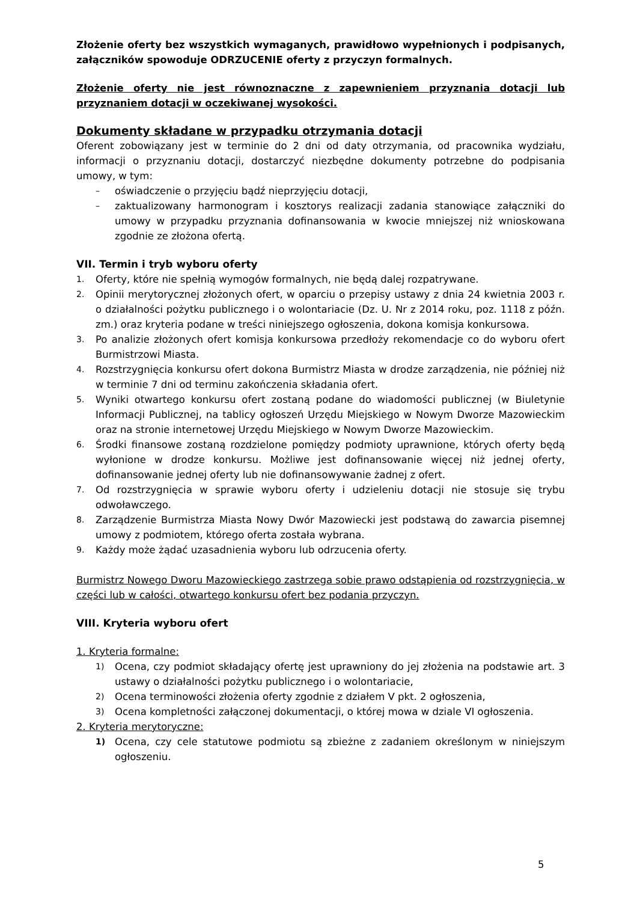Złożenie oferty bez wszystkich wymaganych, prawidłowo wypełnionych i podpisanych, załączników spowoduje ODRZUCENIE oferty z przyczyn formalnych.
Złożenie oferty nie jest równoznaczne z zapewnieniem przyznania dotacji lub przyznaniem dotacji w oczekiwanej wysokości.
Dokumenty składane w przypadku otrzymania dotacji
Oferent zobowiązany jest w terminie do 2 dni od daty otrzymania, od pracownika wydziału, informacji o przyznaniu dotacji, dostarczyć niezbędne dokumenty potrzebne do podpisania umowy, w tym:
– oświadczenie o przyjęciu bądź nieprzyjęciu dotacji,
– zaktualizowany harmonogram i kosztorys realizacji zadania stanowiące załączniki do umowy w przypadku przyznania dofinansowania w kwocie mniejszej niż wnioskowana zgodnie ze złożona ofertą.
VII. Termin i tryb wyboru oferty
1. Oferty, które nie spełnią wymogów formalnych, nie będą dalej rozpatrywane.
2. Opinii merytorycznej złożonych ofert, w oparciu o przepisy ustawy z dnia 24 kwietnia 2003 r. o działalności pożytku publicznego i o wolontariacie (Dz. U. Nr z 2014 roku, poz. 1118 z późn. zm.) oraz kryteria podane w treści niniejszego ogłoszenia, dokona komisja konkursowa.
3. Po analizie złożonych ofert komisja konkursowa przedłoży rekomendacje co do wyboru ofert Burmistrzowi Miasta.
4. Rozstrzygnięcia konkursu ofert dokona Burmistrz Miasta w drodze zarządzenia, nie później niż w terminie 7 dni od terminu zakończenia składania ofert.
5. Wyniki otwartego konkursu ofert zostaną podane do wiadomości publicznej (w Biuletynie Informacji Publicznej, na tablicy ogłoszeń Urzędu Miejskiego w Nowym Dworze Mazowieckim oraz na stronie internetowej Urzędu Miejskiego w Nowym Dworze Mazowieckim.
6. Środki finansowe zostaną rozdzielone pomiędzy podmioty uprawnione, których oferty będą wyłonione w drodze konkursu. Możliwe jest dofinansowanie więcej niż jednej oferty, dofinansowanie jednej oferty lub nie dofinansowywanie żadnej z ofert.
7. Od rozstrzygnięcia w sprawie wyboru oferty i udzieleniu dotacji nie stosuje się trybu odwoławczego.
8. Zarządzenie Burmistrza Miasta Nowy Dwór Mazowiecki jest podstawą do zawarcia pisemnej umowy z podmiotem, którego oferta została wybrana.
9. Każdy może żądać uzasadnienia wyboru lub odrzucenia oferty.
Burmistrz Nowego Dworu Mazowieckiego zastrzega sobie prawo odstąpienia od rozstrzygnięcia, w części lub w całości, otwartego konkursu ofert bez podania przyczyn.
VIII. Kryteria wyboru ofert
1. Kryteria formalne:
1) Ocena, czy podmiot składający ofertę jest uprawniony do jej złożenia na podstawie art. 3 ustawy o działalności pożytku publicznego i o wolontariacie,
2) Ocena terminowości złożenia oferty zgodnie z działem V pkt. 2 ogłoszenia,
3) Ocena kompletności załączonej dokumentacji, o której mowa w dziale VI ogłoszenia.
2. Kryteria merytoryczne:
1) Ocena, czy cele statutowe podmiotu są zbieżne z zadaniem określonym w niniejszym ogłoszeniu.
5